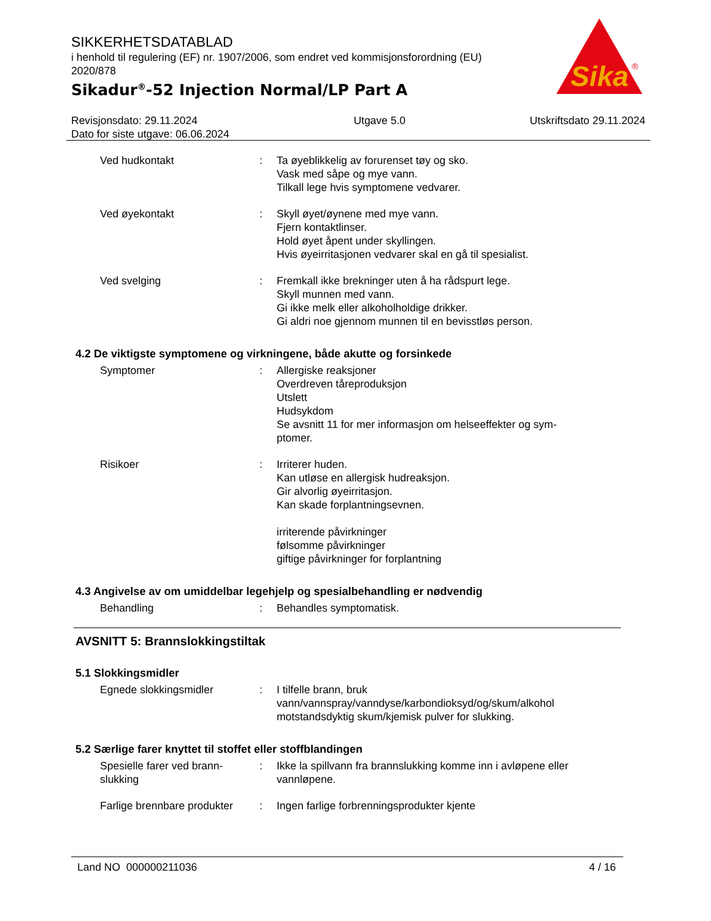SIKKERHETSDATABLAD
i henhold til regulering (EF) nr. 1907/2006, som endret ved kommisjonsforordning (EU) 2020/878
Sikadur<sup>®</sup>-52 Injection Normal/LP Part A
Sika
®
Revisjonsdato: 29.11.2024
Dato for siste utgave: 06.06.2024
Utgave 5.0 Utskriftsdato 29.11.2024
Ved hudkontakt : Ta øyeblikkelig av forurenset tøy og sko.
Vask med såpe og mye vann.
Tilkall lege hvis symptomene vedvarer.
Ved øyekontakt : Skyll øyet/øynene med mye vann.
Fjern kontaktlinser.
Hold øyet åpent under skyllingen.
Hvis øyeirritasjonen vedvarer skal en gå til spesialist.
Ved svelging : Fremkall ikke brekninger uten å ha rådspurt lege.
Skyll munnen med vann.
Gi ikke melk eller alkoholholdige drikker.
Gi aldri noe gjennom munnen til en bevisstløs person.
4.2 De viktigste symptomene og virkningene, både akutte og forsinkede
Symptomer : Allergiske reaksjoner
Overdreven tåreproduksjon
Utslett
Hudsykdom
Se avsnitt 11 for mer informasjon om helseeffekter og sym-
ptomer.
Risikoer : Irriterer huden.
Kan utløse en allergisk hudreaksjon.
Gir alvorlig øyeirritasjon.
Kan skade forplantningsevnen.
irriterende påvirkninger
følsomme påvirkninger
giftige påvirkninger for forplantning
4.3 Angivelse av om umiddelbar legehjelp og spesialbehandling er nødvendig
Behandling : Behandles symptomatisk.
AVSNITT 5: Brannslokkingstiltak
5.1 Slokkingsmidler
Egnede slokkingsmidler : I tilfelle brann, bruk
vann/vannspray/vanndyse/karbondioksyd/og/skum/alkohol
motstandsdyktig skum/kjemisk pulver for slukking.
5.2 Særlige farer knyttet til stoffet eller stoffblandingen
Spesielle farer ved brann-
slukking
: Ikke la spillvann fra brannslukking komme inn i avløpene eller vannløpene.
Farlige brennbare produkter
: Ingen farlige forbrenningsprodukter kjente
Land NO 000000211036 4 / 16